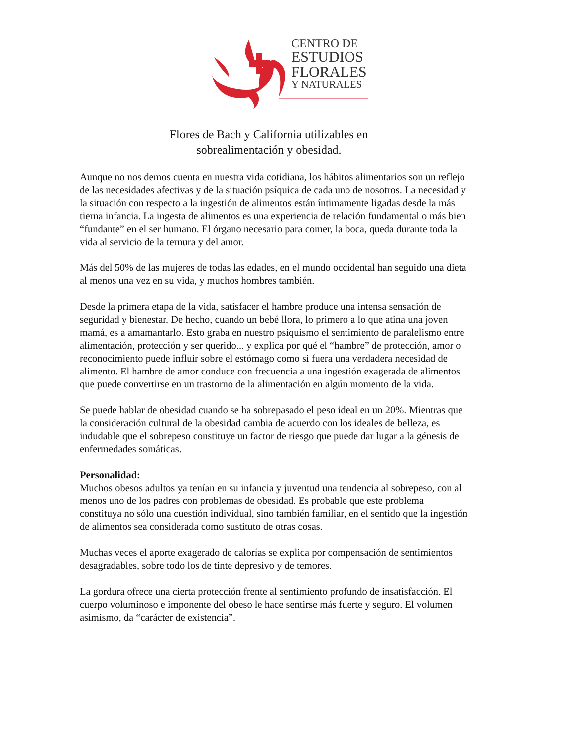CENTRO DE
ESTUDIOS
FLORALES
Y NATURALES
Flores de Bach y California utilizables en
sobrealimentación y obesidad.
Aunque no nos demos cuenta en nuestra vida cotidiana, los hábitos alimentarios son un reflejo de las necesidades afectivas y de la situación psíquica de cada uno de nosotros. La necesidad y la situación con respecto a la ingestión de alimentos están íntimamente ligadas desde la más tierna infancia. La ingesta de alimentos es una experiencia de relación fundamental o más bien “fundante” en el ser humano. El órgano necesario para comer, la boca, queda durante toda la vida al servicio de la ternura y del amor.
Más del 50% de las mujeres de todas las edades, en el mundo occidental han seguido una dieta al menos una vez en su vida, y muchos hombres también.
Desde la primera etapa de la vida, satisfacer el hambre produce una intensa sensación de seguridad y bienestar. De hecho, cuando un bebé llora, lo primero a lo que atina una joven mamá, es a amamantarlo. Esto graba en nuestro psiquismo el sentimiento de paralelismo entre alimentación, protección y ser querido... y explica por qué el “hambre” de protección, amor o reconocimiento puede influir sobre el estómago como si fuera una verdadera necesidad de alimento. El hambre de amor conduce con frecuencia a una ingestión exagerada de alimentos que puede convertirse en un trastorno de la alimentación en algún momento de la vida.
Se puede hablar de obesidad cuando se ha sobrepasado el peso ideal en un 20%. Mientras que la consideración cultural de la obesidad cambia de acuerdo con los ideales de belleza, es indudable que el sobrepeso constituye un factor de riesgo que puede dar lugar a la génesis de enfermedades somáticas.
Personalidad:
Muchos obesos adultos ya tenían en su infancia y juventud una tendencia al sobrepeso, con al menos uno de los padres con problemas de obesidad. Es probable que este problema constituya no sólo una cuestión individual, sino también familiar, en el sentido que la ingestión de alimentos sea considerada como sustituto de otras cosas.
Muchas veces el aporte exagerado de calorías se explica por compensación de sentimientos desagradables, sobre todo los de tinte depresivo y de temores.
La gordura ofrece una cierta protección frente al sentimiento profundo de insatisfacción. El cuerpo voluminoso e imponente del obeso le hace sentirse más fuerte y seguro. El volumen asimismo, da “carácter de existencia”.